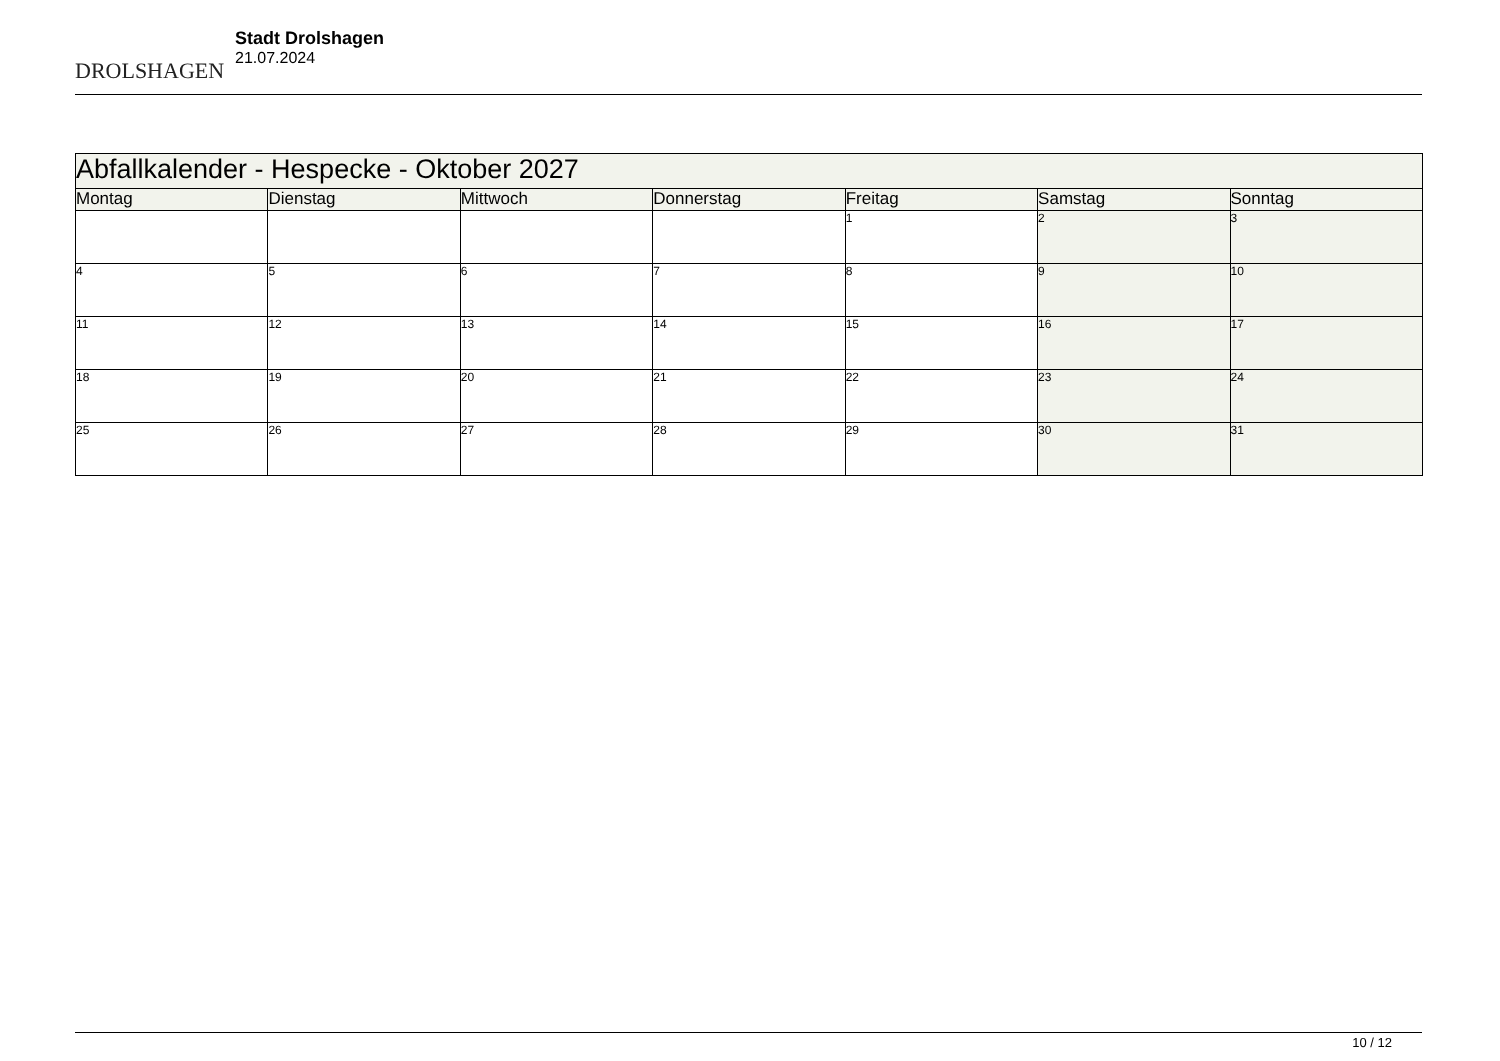DROLSHAGEN
Stadt Drolshagen
21.07.2024
| Abfallkalender - Hespecke - Oktober 2027 | | | | | | |
| Montag | Dienstag | Mittwoch | Donnerstag | Freitag | Samstag | Sonntag |
| | | | | 1 | 2 | 3 |
| 4 | 5 | 6 | 7 | 8 | 9 | 10 |
| 11 | 12 | 13 | 14 | 15 | 16 | 17 |
| 18 | 19 | 20 | 21 | 22 | 23 | 24 |
| 25 | 26 | 27 | 28 | 29 | 30 | 31 |
10 / 12